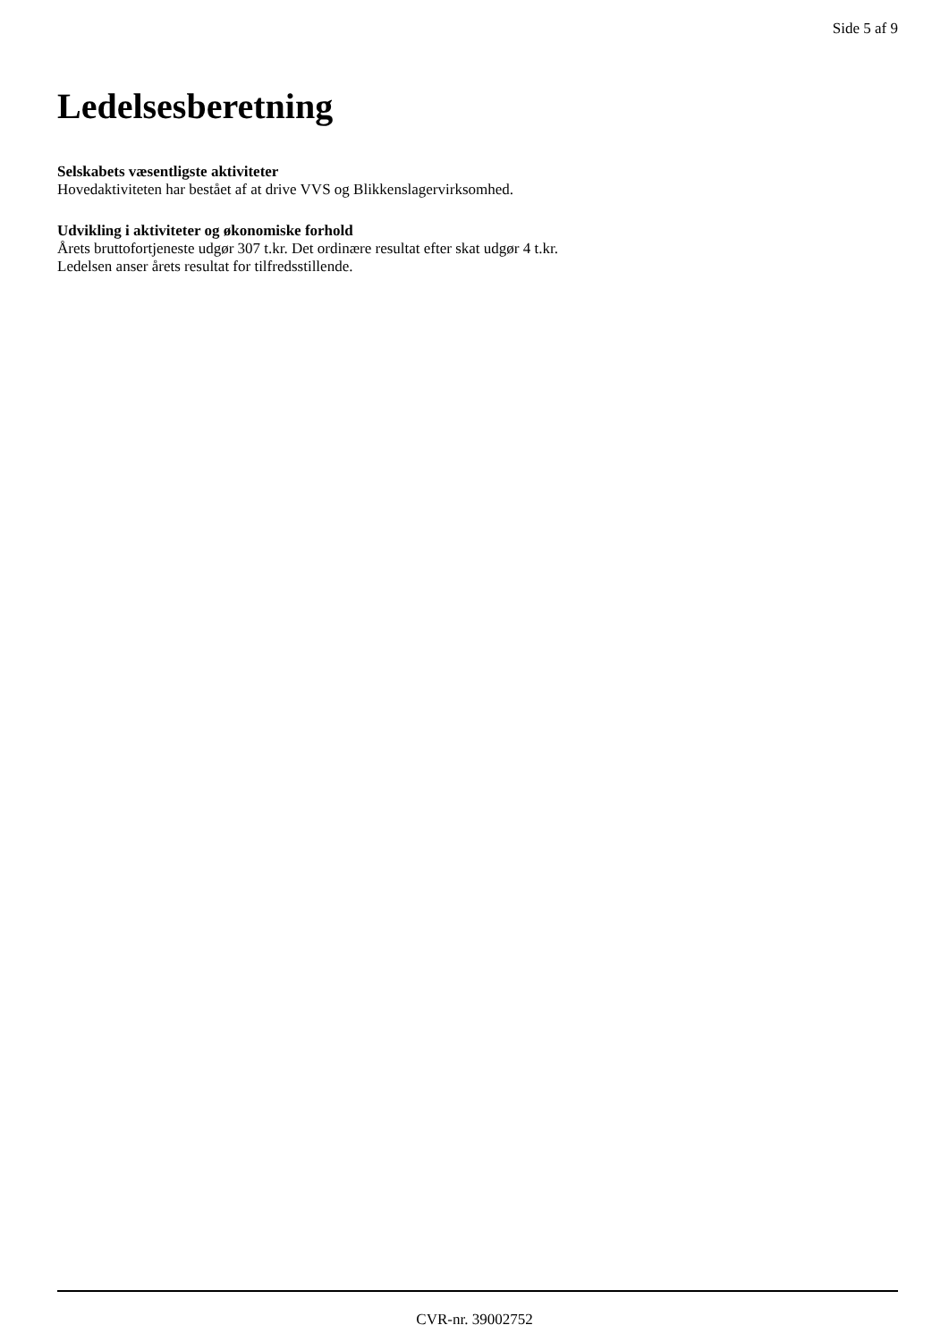Side 5 af 9
Ledelsesberetning
Selskabets væsentligste aktiviteter
Hovedaktiviteten har bestået af at drive VVS og Blikkenslagervirksomhed.
Udvikling i aktiviteter og økonomiske forhold
Årets bruttofortjeneste udgør 307 t.kr. Det ordinære resultat efter skat udgør 4 t.kr.
Ledelsen anser årets resultat for tilfredsstillende.
CVR-nr. 39002752